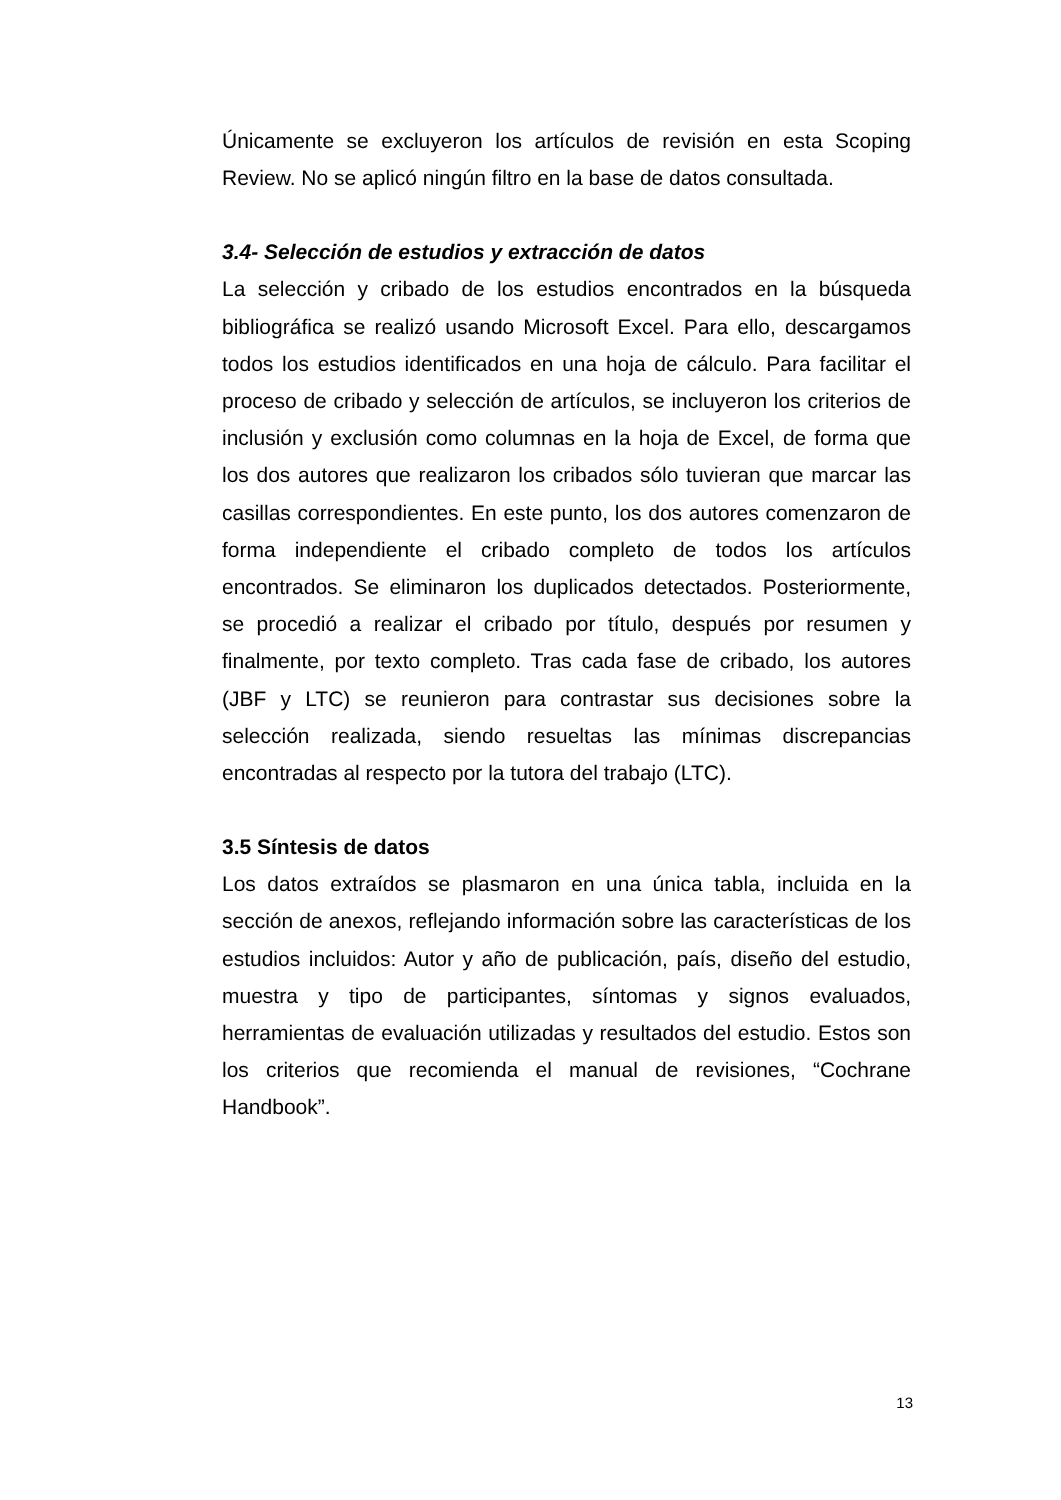Únicamente se excluyeron los artículos de revisión en esta Scoping Review. No se aplicó ningún filtro en la base de datos consultada.
3.4- Selección de estudios y extracción de datos
La selección y cribado de los estudios encontrados en la búsqueda bibliográfica se realizó usando Microsoft Excel. Para ello, descargamos todos los estudios identificados en una hoja de cálculo. Para facilitar el proceso de cribado y selección de artículos, se incluyeron los criterios de inclusión y exclusión como columnas en la hoja de Excel, de forma que los dos autores que realizaron los cribados sólo tuvieran que marcar las casillas correspondientes. En este punto, los dos autores comenzaron de forma independiente el cribado completo de todos los artículos encontrados. Se eliminaron los duplicados detectados. Posteriormente, se procedió a realizar el cribado por título, después por resumen y finalmente, por texto completo. Tras cada fase de cribado, los autores (JBF y LTC) se reunieron para contrastar sus decisiones sobre la selección realizada, siendo resueltas las mínimas discrepancias encontradas al respecto por la tutora del trabajo (LTC).
3.5 Síntesis de datos
Los datos extraídos se plasmaron en una única tabla, incluida en la sección de anexos, reflejando información sobre las características de los estudios incluidos: Autor y año de publicación, país, diseño del estudio, muestra y tipo de participantes, síntomas y signos evaluados, herramientas de evaluación utilizadas y resultados del estudio. Estos son los criterios que recomienda el manual de revisiones, “Cochrane Handbook”.
13